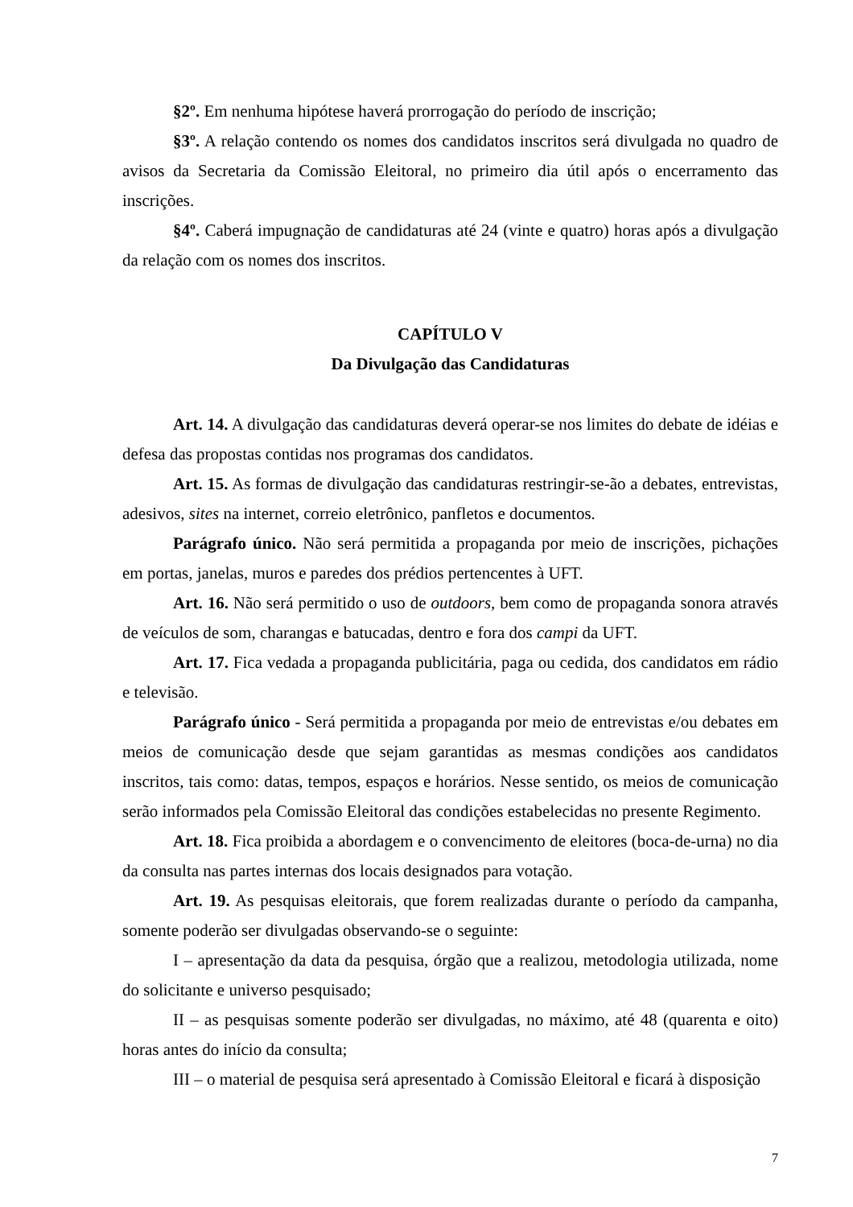§2º. Em nenhuma hipótese haverá prorrogação do período de inscrição;
§3º. A relação contendo os nomes dos candidatos inscritos será divulgada no quadro de avisos da Secretaria da Comissão Eleitoral, no primeiro dia útil após o encerramento das inscrições.
§4º. Caberá impugnação de candidaturas até 24 (vinte e quatro) horas após a divulgação da relação com os nomes dos inscritos.
CAPÍTULO V
Da Divulgação das Candidaturas
Art. 14. A divulgação das candidaturas deverá operar-se nos limites do debate de idéias e defesa das propostas contidas nos programas dos candidatos.
Art. 15. As formas de divulgação das candidaturas restringir-se-ão a debates, entrevistas, adesivos, sites na internet, correio eletrônico, panfletos e documentos.
Parágrafo único. Não será permitida a propaganda por meio de inscrições, pichações em portas, janelas, muros e paredes dos prédios pertencentes à UFT.
Art. 16. Não será permitido o uso de outdoors, bem como de propaganda sonora através de veículos de som, charangas e batucadas, dentro e fora dos campi da UFT.
Art. 17. Fica vedada a propaganda publicitária, paga ou cedida, dos candidatos em rádio e televisão.
Parágrafo único - Será permitida a propaganda por meio de entrevistas e/ou debates em meios de comunicação desde que sejam garantidas as mesmas condições aos candidatos inscritos, tais como: datas, tempos, espaços e horários. Nesse sentido, os meios de comunicação serão informados pela Comissão Eleitoral das condições estabelecidas no presente Regimento.
Art. 18. Fica proibida a abordagem e o convencimento de eleitores (boca-de-urna) no dia da consulta nas partes internas dos locais designados para votação.
Art. 19. As pesquisas eleitorais, que forem realizadas durante o período da campanha, somente poderão ser divulgadas observando-se o seguinte:
I – apresentação da data da pesquisa, órgão que a realizou, metodologia utilizada, nome do solicitante e universo pesquisado;
II – as pesquisas somente poderão ser divulgadas, no máximo, até 48 (quarenta e oito) horas antes do início da consulta;
III – o material de pesquisa será apresentado à Comissão Eleitoral e ficará à disposição
7